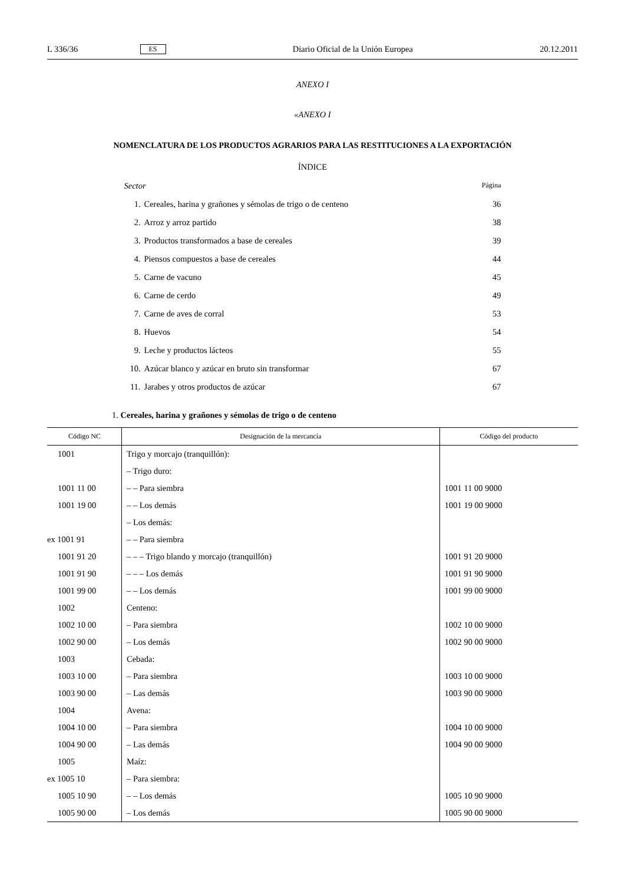L 336/36 ES Diario Oficial de la Unión Europea 20.12.2011
ANEXO I
«ANEXO I
NOMENCLATURA DE LOS PRODUCTOS AGRARIOS PARA LAS RESTITUCIONES A LA EXPORTACIÓN
ÍNDICE
| Sector | | Página |
| 1. | Cereales, harina y grañones y sémolas de trigo o de centeno | 36 |
| 2. | Arroz y arroz partido | 38 |
| 3. | Productos transformados a base de cereales | 39 |
| 4. | Piensos compuestos a base de cereales | 44 |
| 5. | Carne de vacuno | 45 |
| 6. | Carne de cerdo | 49 |
| 7. | Carne de aves de corral | 53 |
| 8. | Huevos | 54 |
| 9. | Leche y productos lácteos | 55 |
| 10. | Azúcar blanco y azúcar en bruto sin transformar | 67 |
| 11. | Jarabes y otros productos de azúcar | 67 |
1. Cereales, harina y grañones y sémolas de trigo o de centeno
| Código NC | Designación de la mercancía | Código del producto |
| --- | --- | --- |
| 1001 | Trigo y morcajo (tranquillón): | |
| | – Trigo duro: | |
| 1001 11 00 | – – Para siembra | 1001 11 00 9000 |
| 1001 19 00 | – – Los demás | 1001 19 00 9000 |
| | – Los demás: | |
| ex 1001 91 | – – Para siembra | |
| 1001 91 20 | – – – Trigo blando y morcajo (tranquillón) | 1001 91 20 9000 |
| 1001 91 90 | – – – Los demás | 1001 91 90 9000 |
| 1001 99 00 | – – Los demás | 1001 99 00 9000 |
| 1002 | Centeno: | |
| 1002 10 00 | – Para siembra | 1002 10 00 9000 |
| 1002 90 00 | – Los demás | 1002 90 00 9000 |
| 1003 | Cebada: | |
| 1003 10 00 | – Para siembra | 1003 10 00 9000 |
| 1003 90 00 | – Las demás | 1003 90 00 9000 |
| 1004 | Avena: | |
| 1004 10 00 | – Para siembra | 1004 10 00 9000 |
| 1004 90 00 | – Las demás | 1004 90 00 9000 |
| 1005 | Maíz: | |
| ex 1005 10 | – Para siembra: | |
| 1005 10 90 | – – Los demás | 1005 10 90 9000 |
| 1005 90 00 | – Los demás | 1005 90 00 9000 |